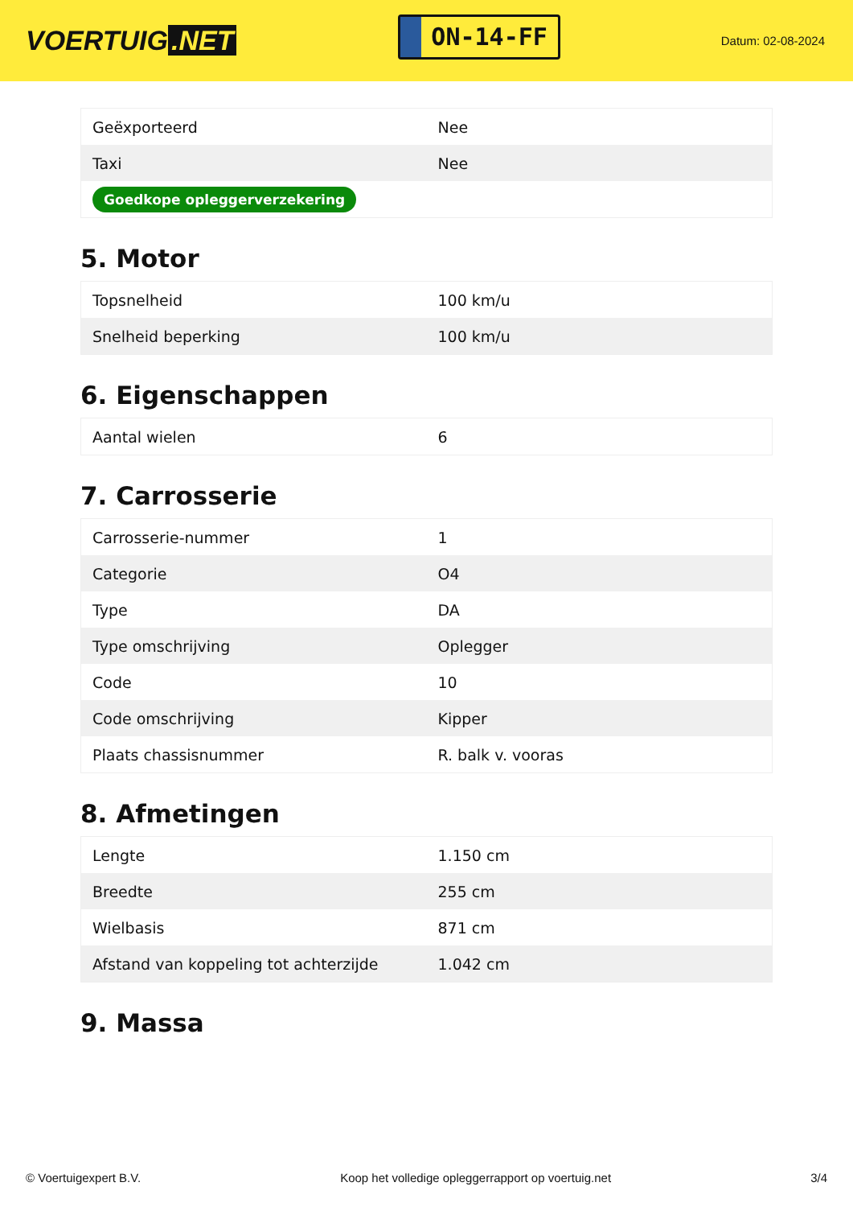VOERTUIG.NET
ON-14-FF
Datum: 02-08-2024
| Geëxporteerd | Nee |
| Taxi | Nee |
| Goedkope opleggerverzekering | |
5. Motor
| Topsnelheid | 100 km/u |
| Snelheid beperking | 100 km/u |
6. Eigenschappen
| Aantal wielen | 6 |
7. Carrosserie
| Carrosserie-nummer | 1 |
| Categorie | O4 |
| Type | DA |
| Type omschrijving | Oplegger |
| Code | 10 |
| Code omschrijving | Kipper |
| Plaats chassisnummer | R. balk v. vooras |
8. Afmetingen
| Lengte | 1.150 cm |
| Breedte | 255 cm |
| Wielbasis | 871 cm |
| Afstand van koppeling tot achterzijde | 1.042 cm |
9. Massa
© Voertuigexpert B.V. Koop het volledige opleggerrapport op voertuig.net 3/4